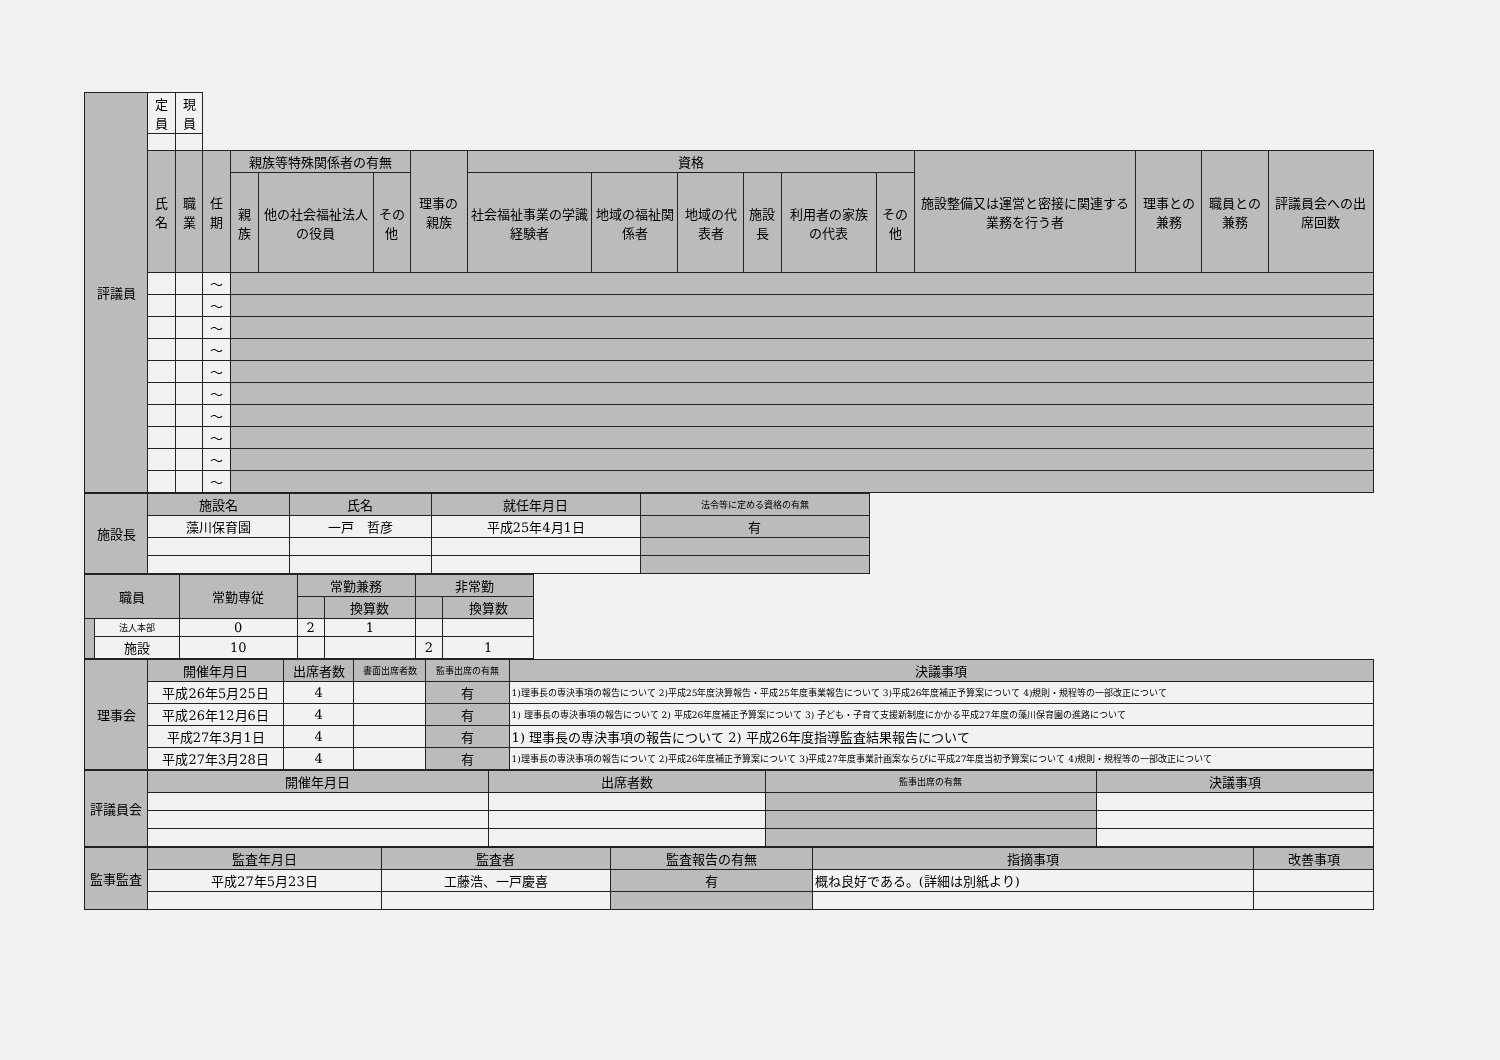| 評議員 | 定員 | 現員 | | | | | | | | | | | | | | | |
| | 氏名 | 職業 | 任期 | 親族等特殊関係者の有無 | | | 理事の親族 | 資格 | | | | | | 施設整備又は運営と密接に関連する業務を行う者 | 理事との兼務 | 職員との兼務 | 評議員会への出席回数 |
| | | | | 親族 | 他の社会福祉法人の役員 | その他 | | 社会福祉事業の学識経験者 | 地域の福祉関係者 | 地域の代表者 | 施設長 | 利用者の家族の代表 | その他 | | | | |
| | | | ～ | | | | | | | | | | | | | | |
| | | | ～ | | | | | | | | | | | | | | |
| | | | ～ | | | | | | | | | | | | | | |
| | | | ～ | | | | | | | | | | | | | | |
| | | | ～ | | | | | | | | | | | | | | |
| | | | ～ | | | | | | | | | | | | | | |
| | | | ～ | | | | | | | | | | | | | | |
| | | | ～ | | | | | | | | | | | | | | |
| | | | ～ | | | | | | | | | | | | | | |
| | | | ～ | | | | | | | | | | | | | | |
| 施設長 | 施設名 | 氏名 | 就任年月日 | 法令等に定める資格の有無 | |
| | 藻川保育園 | 一戸 哲彦 | 平成25年4月1日 | 有 | |
| 職員 | | 常勤専従 | 常勤兼務 | | 非常勤 | |
| | | | | 換算数 | | 換算数 |
| | 法人本部 | 0 | 2 | 1 | | |
| | 施設 | 10 | | | 2 | 1 |
| 理事会 | 開催年月日 | 出席者数 | 書面出席者数 | 監事出席の有無 | 決議事項 |
| | 平成26年5月25日 | 4 | | 有 | 1)理事長の専決事項の報告について 2)平成25年度決算報告・平成25年度事業報告について 3)平成26年度補正予算案について 4)規則・規程等の一部改正について |
| | 平成26年12月6日 | 4 | | 有 | 1) 理事長の専決事項の報告について 2) 平成26年度補正予算案について 3) 子ども・子育て支援新制度にかかる平成27年度の藻川保育園の進路について |
| | 平成27年3月1日 | 4 | | 有 | 1) 理事長の専決事項の報告について 2) 平成26年度指導監査結果報告について |
| | 平成27年3月28日 | 4 | | 有 | 1)理事長の専決事項の報告について 2)平成26年度補正予算案について 3)平成27年度事業計画案ならびに平成27年度当初予算案について 4)規則・規程等の一部改正について |
| 評議員会 | 開催年月日 | 出席者数 | 監事出席の有無 | 決議事項 |
| 監事監査 | 監査年月日 | 監査者 | 監査報告の有無 | 指摘事項 | 改善事項 |
| | 平成27年5月23日 | 工藤浩、一戸慶喜 | 有 | 概ね良好である。(詳細は別紙より) | |